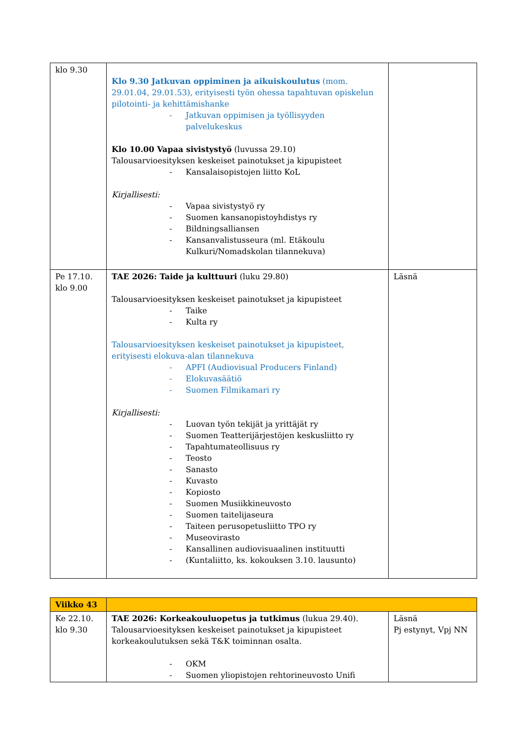| klo 9.30 | Klo 9.30 Jatkuvan oppiminen ja aikuiskoulutus (mom. 29.01.04, 29.01.53), erityisesti työn ohessa tapahtuvan opiskelun pilotointi- ja kehittämishanke - Jatkuvan oppimisen ja työllisyyden palvelukeskus Klo 10.00 Vapaa sivistystyö (luvussa 29.10) Talousarvioesityksen keskeiset painotukset ja kipupisteet - Kansalaisopistojen liitto KoL Kirjallisesti: - Vapaa sivistystyö ry - Suomen kansanopistoyhdistys ry - Bildningsalliansen - Kansanvalistusseura (ml. Etäkoulu Kulkuri/Nomadskolan tilannekuva) | |
| Pe 17.10. klo 9.00 | TAE 2026: Taide ja kulttuuri (luku 29.80) Talousarvioesityksen keskeiset painotukset ja kipupisteet - Taike - Kulta ry Talousarvioesityksen keskeiset painotukset ja kipupisteet, erityisesti elokuva-alan tilannekuva - APFI (Audiovisual Producers Finland) - Elokuvasäätiö - Suomen Filmikamari ry Kirjallisesti: - Luovan työn tekijät ja yrittäjät ry - Suomen Teatterijärjestöjen keskusliitto ry - Tapahtumateollisuus ry - Teosto - Sanasto - Kuvasto - Kopiosto - Suomen Musiikkineuvosto - Suomen taitelijaseura - Taiteen perusopetusliitto TPO ry - Museovirasto - Kansallinen audiovisuaalinen instituutti - (Kuntaliitto, ks. kokouksen 3.10. lausunto) | Läsnä |
| Viikko 43 | | |
| Ke 22.10. klo 9.30 | TAE 2026: Korkeakouluopetus ja tutkimus (lukua 29.40). Talousarvioesityksen keskeiset painotukset ja kipupisteet korkeakoulutuksen sekä T&K toiminnan osalta. - OKM - Suomen yliopistojen rehtorineuvosto Unifi | Läsnä Pj estynyt, Vpj NN |